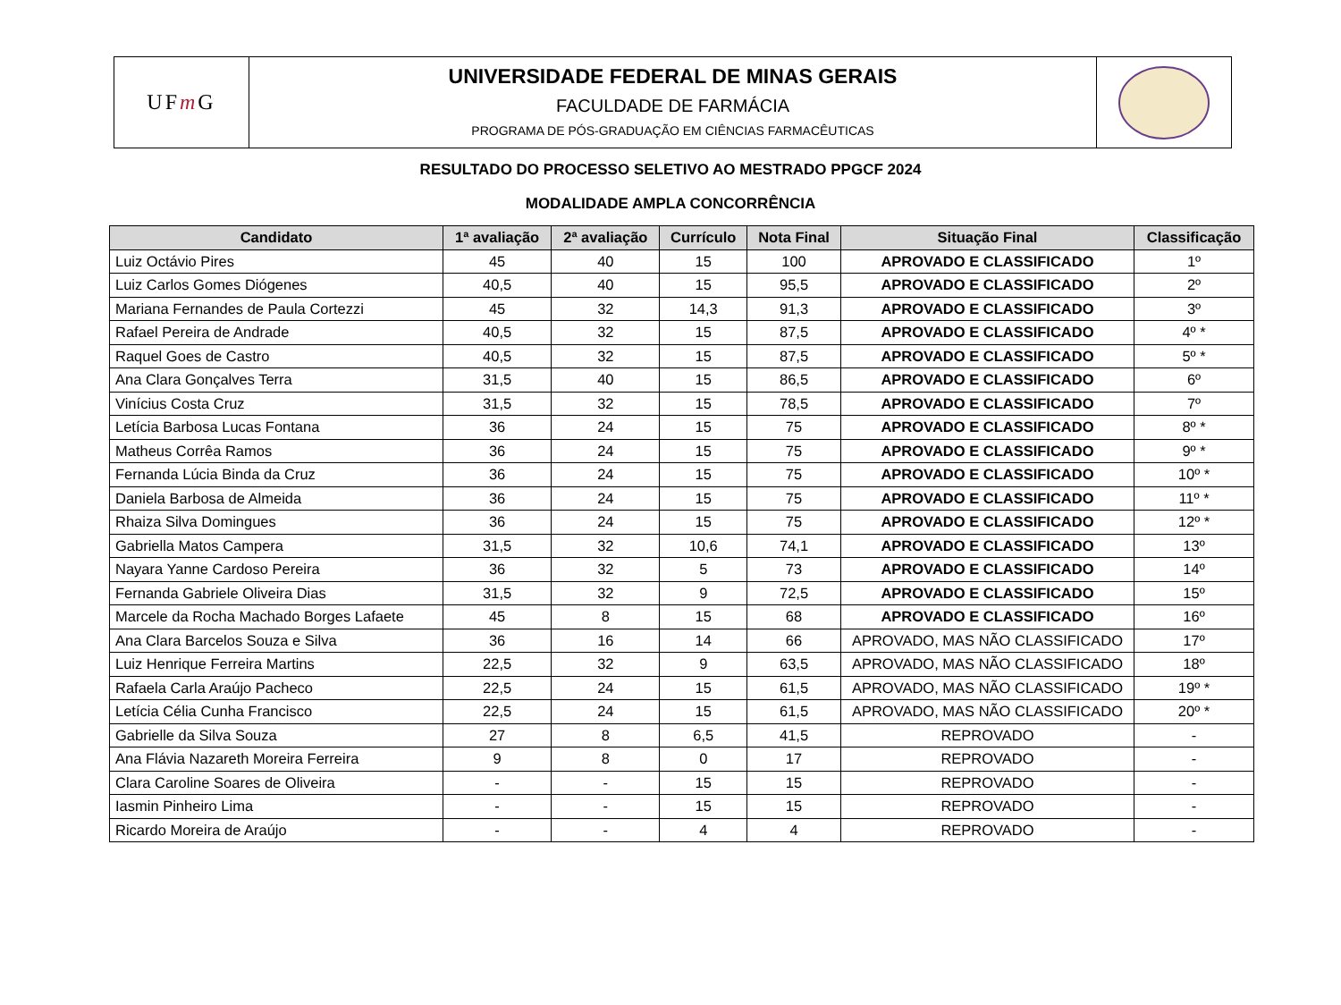UF m G
UNIVERSIDADE FEDERAL DE MINAS GERAIS
FACULDADE DE FARMÁCIA
PROGRAMA DE PÓS-GRADUAÇÃO EM CIÊNCIAS FARMACÊUTICAS
RESULTADO DO PROCESSO SELETIVO AO MESTRADO PPGCF 2024
MODALIDADE AMPLA CONCORRÊNCIA
| Candidato | 1ª avaliação | 2ª avaliação | Currículo | Nota Final | Situação Final | Classificação |
| --- | --- | --- | --- | --- | --- | --- |
| Luiz Octávio Pires | 45 | 40 | 15 | 100 | APROVADO E CLASSIFICADO | 1º |
| Luiz Carlos Gomes Diógenes | 40,5 | 40 | 15 | 95,5 | APROVADO E CLASSIFICADO | 2º |
| Mariana Fernandes de Paula Cortezzi | 45 | 32 | 14,3 | 91,3 | APROVADO E CLASSIFICADO | 3º |
| Rafael Pereira de Andrade | 40,5 | 32 | 15 | 87,5 | APROVADO E CLASSIFICADO | 4º * |
| Raquel Goes de Castro | 40,5 | 32 | 15 | 87,5 | APROVADO E CLASSIFICADO | 5º * |
| Ana Clara Gonçalves Terra | 31,5 | 40 | 15 | 86,5 | APROVADO E CLASSIFICADO | 6º |
| Vinícius Costa Cruz | 31,5 | 32 | 15 | 78,5 | APROVADO E CLASSIFICADO | 7º |
| Letícia Barbosa Lucas Fontana | 36 | 24 | 15 | 75 | APROVADO E CLASSIFICADO | 8º * |
| Matheus Corrêa Ramos | 36 | 24 | 15 | 75 | APROVADO E CLASSIFICADO | 9º * |
| Fernanda Lúcia Binda da Cruz | 36 | 24 | 15 | 75 | APROVADO E CLASSIFICADO | 10º * |
| Daniela Barbosa de Almeida | 36 | 24 | 15 | 75 | APROVADO E CLASSIFICADO | 11º * |
| Rhaiza Silva Domingues | 36 | 24 | 15 | 75 | APROVADO E CLASSIFICADO | 12º * |
| Gabriella Matos Campera | 31,5 | 32 | 10,6 | 74,1 | APROVADO E CLASSIFICADO | 13º |
| Nayara Yanne Cardoso Pereira | 36 | 32 | 5 | 73 | APROVADO E CLASSIFICADO | 14º |
| Fernanda Gabriele Oliveira Dias | 31,5 | 32 | 9 | 72,5 | APROVADO E CLASSIFICADO | 15º |
| Marcele da Rocha Machado Borges Lafaete | 45 | 8 | 15 | 68 | APROVADO E CLASSIFICADO | 16º |
| Ana Clara Barcelos Souza e Silva | 36 | 16 | 14 | 66 | APROVADO, MAS NÃO CLASSIFICADO | 17º |
| Luiz Henrique Ferreira Martins | 22,5 | 32 | 9 | 63,5 | APROVADO, MAS NÃO CLASSIFICADO | 18º |
| Rafaela Carla Araújo Pacheco | 22,5 | 24 | 15 | 61,5 | APROVADO, MAS NÃO CLASSIFICADO | 19º * |
| Letícia Célia Cunha Francisco | 22,5 | 24 | 15 | 61,5 | APROVADO, MAS NÃO CLASSIFICADO | 20º * |
| Gabrielle da Silva Souza | 27 | 8 | 6,5 | 41,5 | REPROVADO | - |
| Ana Flávia Nazareth Moreira Ferreira | 9 | 8 | 0 | 17 | REPROVADO | - |
| Clara Caroline Soares de Oliveira | - | - | 15 | 15 | REPROVADO | - |
| Iasmin Pinheiro Lima | - | - | 15 | 15 | REPROVADO | - |
| Ricardo Moreira de Araújo | - | - | 4 | 4 | REPROVADO | - |